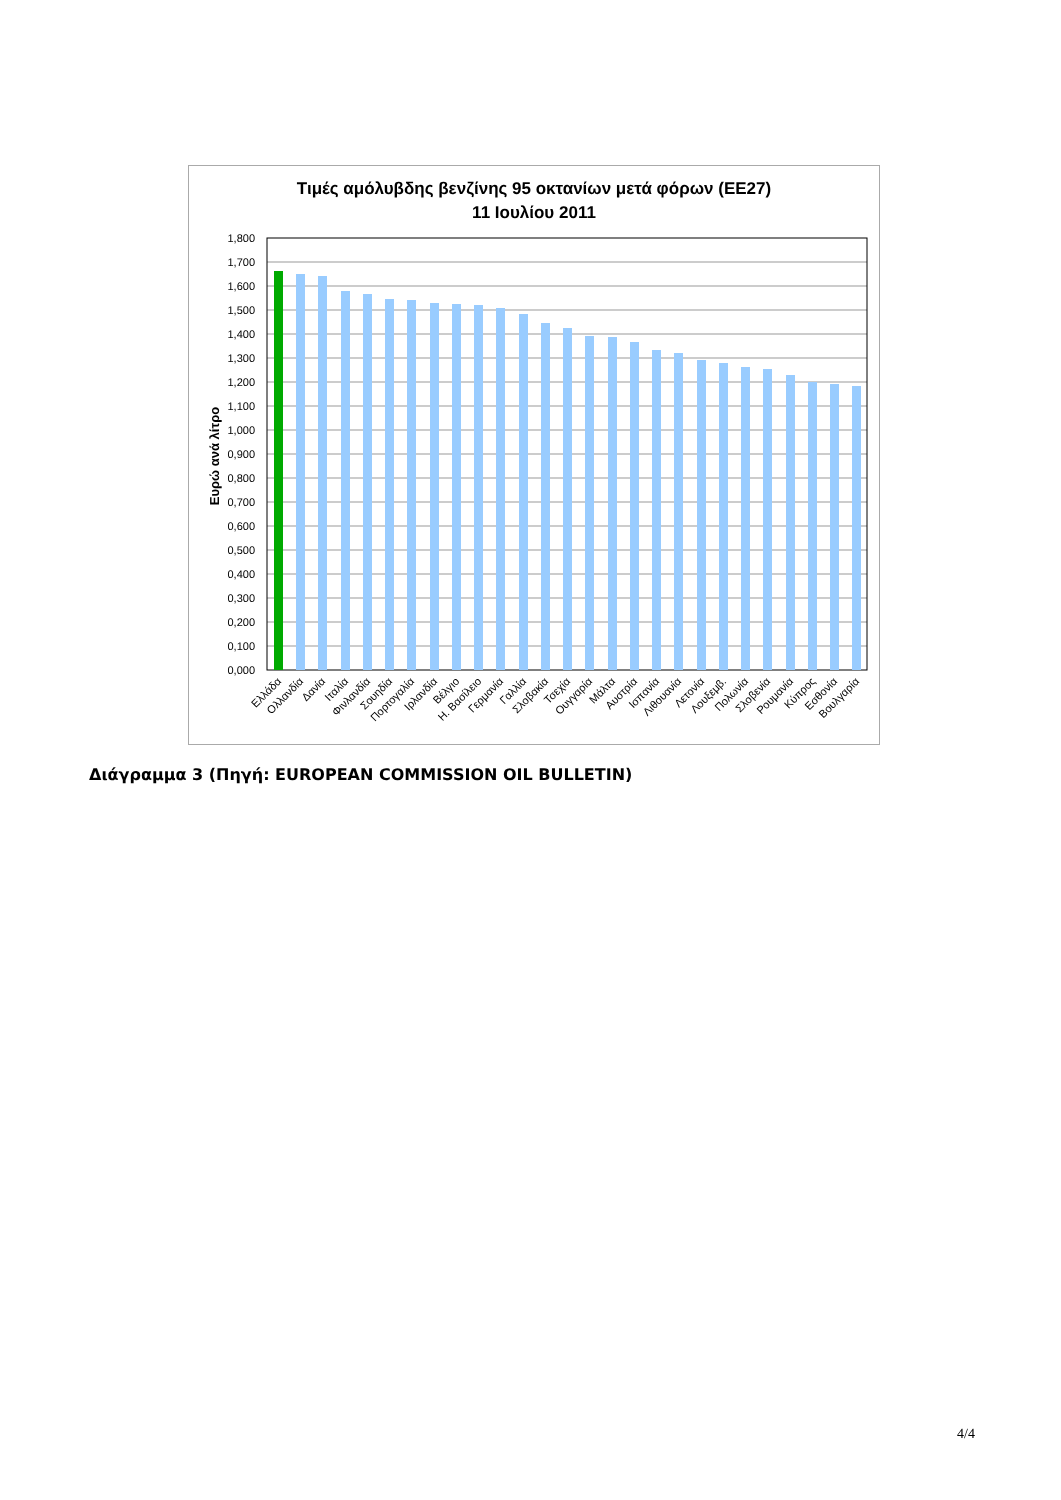Τιμές αμόλυβδης βενζίνης 95 οκτανίων μετά φόρων (ΕΕ27)
11 Ιουλίου 2011
Ευρώ ανά λίτρο
1,800
1,700
1,600
1,500
1,400
1,300
1,200
1,100
1,000
0,900
0,800
0,700
0,600
0,500
0,400
0,300
0,200
0,100
0,000
Ελλάδα
Ολλανδία
Δανία
Ιταλία
Φινλανδία
Σουηδία
Πορτογαλία
Ιρλανδία
Βέλγιο
Η. Βασίλειο
Γερμανία
Γαλλία
Σλοβακία
Τσεχία
Ουγγαρία
Μάλτα
Αυστρία
Ισπανία
Λιθουανία
Λετονία
Λουξεμβ.
Πολωνία
Σλοβενία
Ρουμανία
Κύπρος
Εσθονία
Βουλγαρία
Διάγραμμα 3 (Πηγή: EUROPEAN COMMISSION OIL BULLETIN)
4/4